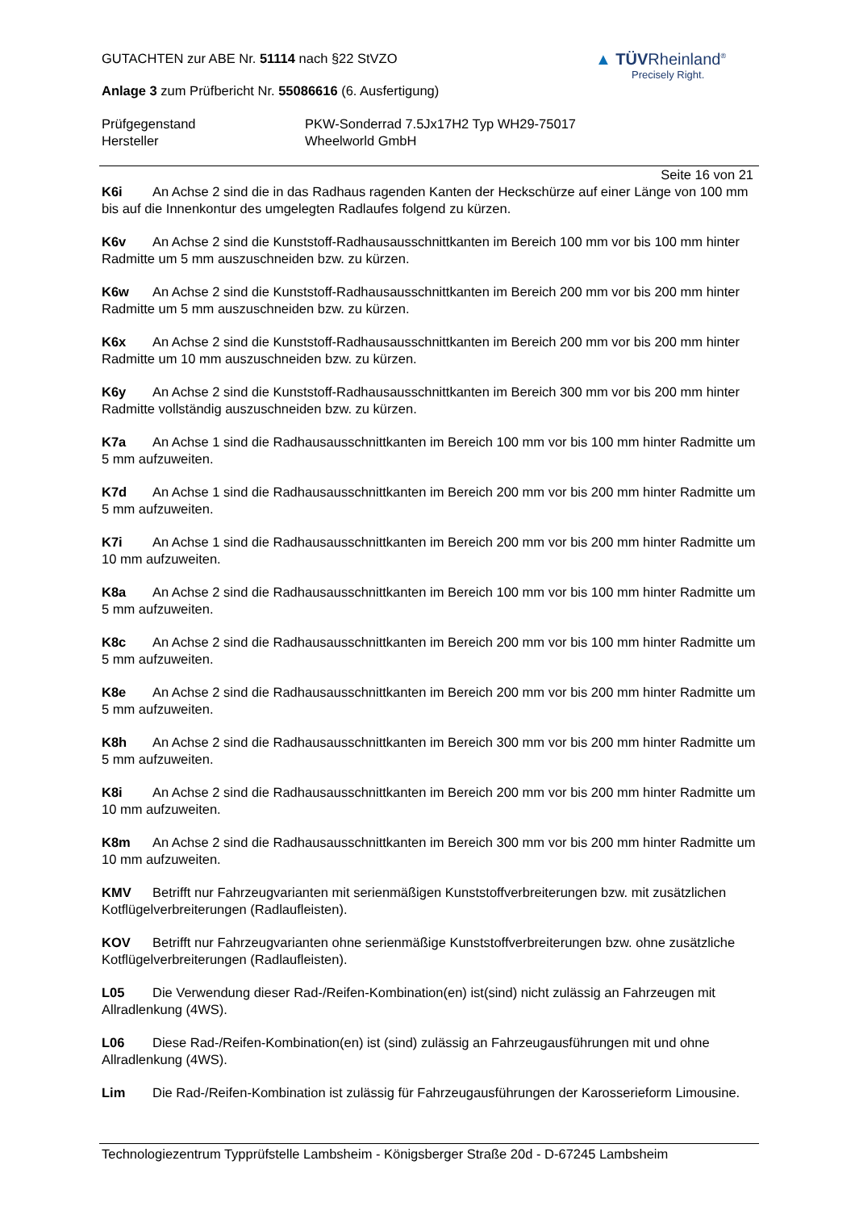GUTACHTEN zur ABE Nr. 51114 nach §22 StVZO
Anlage 3 zum Prüfbericht Nr. 55086616 (6. Ausfertigung)
▲ TÜVRheinland<sup>®</sup>
Precisely Right.
Prüfgegenstand PKW-Sonderrad 7.5Jx17H2 Typ WH29-75017
Hersteller Wheelworld GmbH
Seite 16 von 21
K6i An Achse 2 sind die in das Radhaus ragenden Kanten der Heckschürze auf einer Länge von 100 mm bis auf die Innenkontur des umgelegten Radlaufes folgend zu kürzen.
K6v An Achse 2 sind die Kunststoff-Radhausausschnittkanten im Bereich 100 mm vor bis 100 mm hinter Radmitte um 5 mm auszuschneiden bzw. zu kürzen.
K6w An Achse 2 sind die Kunststoff-Radhausausschnittkanten im Bereich 200 mm vor bis 200 mm hinter Radmitte um 5 mm auszuschneiden bzw. zu kürzen.
K6x An Achse 2 sind die Kunststoff-Radhausausschnittkanten im Bereich 200 mm vor bis 200 mm hinter Radmitte um 10 mm auszuschneiden bzw. zu kürzen.
K6y An Achse 2 sind die Kunststoff-Radhausausschnittkanten im Bereich 300 mm vor bis 200 mm hinter Radmitte vollständig auszuschneiden bzw. zu kürzen.
K7a An Achse 1 sind die Radhausausschnittkanten im Bereich 100 mm vor bis 100 mm hinter Radmitte um 5 mm aufzuweiten.
K7d An Achse 1 sind die Radhausausschnittkanten im Bereich 200 mm vor bis 200 mm hinter Radmitte um 5 mm aufzuweiten.
K7i An Achse 1 sind die Radhausausschnittkanten im Bereich 200 mm vor bis 200 mm hinter Radmitte um 10 mm aufzuweiten.
K8a An Achse 2 sind die Radhausausschnittkanten im Bereich 100 mm vor bis 100 mm hinter Radmitte um 5 mm aufzuweiten.
K8c An Achse 2 sind die Radhausausschnittkanten im Bereich 200 mm vor bis 100 mm hinter Radmitte um 5 mm aufzuweiten.
K8e An Achse 2 sind die Radhausausschnittkanten im Bereich 200 mm vor bis 200 mm hinter Radmitte um 5 mm aufzuweiten.
K8h An Achse 2 sind die Radhausausschnittkanten im Bereich 300 mm vor bis 200 mm hinter Radmitte um 5 mm aufzuweiten.
K8i An Achse 2 sind die Radhausausschnittkanten im Bereich 200 mm vor bis 200 mm hinter Radmitte um 10 mm aufzuweiten.
K8m An Achse 2 sind die Radhausausschnittkanten im Bereich 300 mm vor bis 200 mm hinter Radmitte um 10 mm aufzuweiten.
KMV Betrifft nur Fahrzeugvarianten mit serienmäßigen Kunststoffverbreiterungen bzw. mit zusätzlichen Kotflügelverbreiterungen (Radlaufleisten).
KOV Betrifft nur Fahrzeugvarianten ohne serienmäßige Kunststoffverbreiterungen bzw. ohne zusätzliche Kotflügelverbreiterungen (Radlaufleisten).
L05 Die Verwendung dieser Rad-/Reifen-Kombination(en) ist(sind) nicht zulässig an Fahrzeugen mit Allradlenkung (4WS).
L06 Diese Rad-/Reifen-Kombination(en) ist (sind) zulässig an Fahrzeugausführungen mit und ohne Allradlenkung (4WS).
Lim Die Rad-/Reifen-Kombination ist zulässig für Fahrzeugausführungen der Karosserieform Limousine.
Technologiezentrum Typprüfstelle Lambsheim - Königsberger Straße 20d - D-67245 Lambsheim